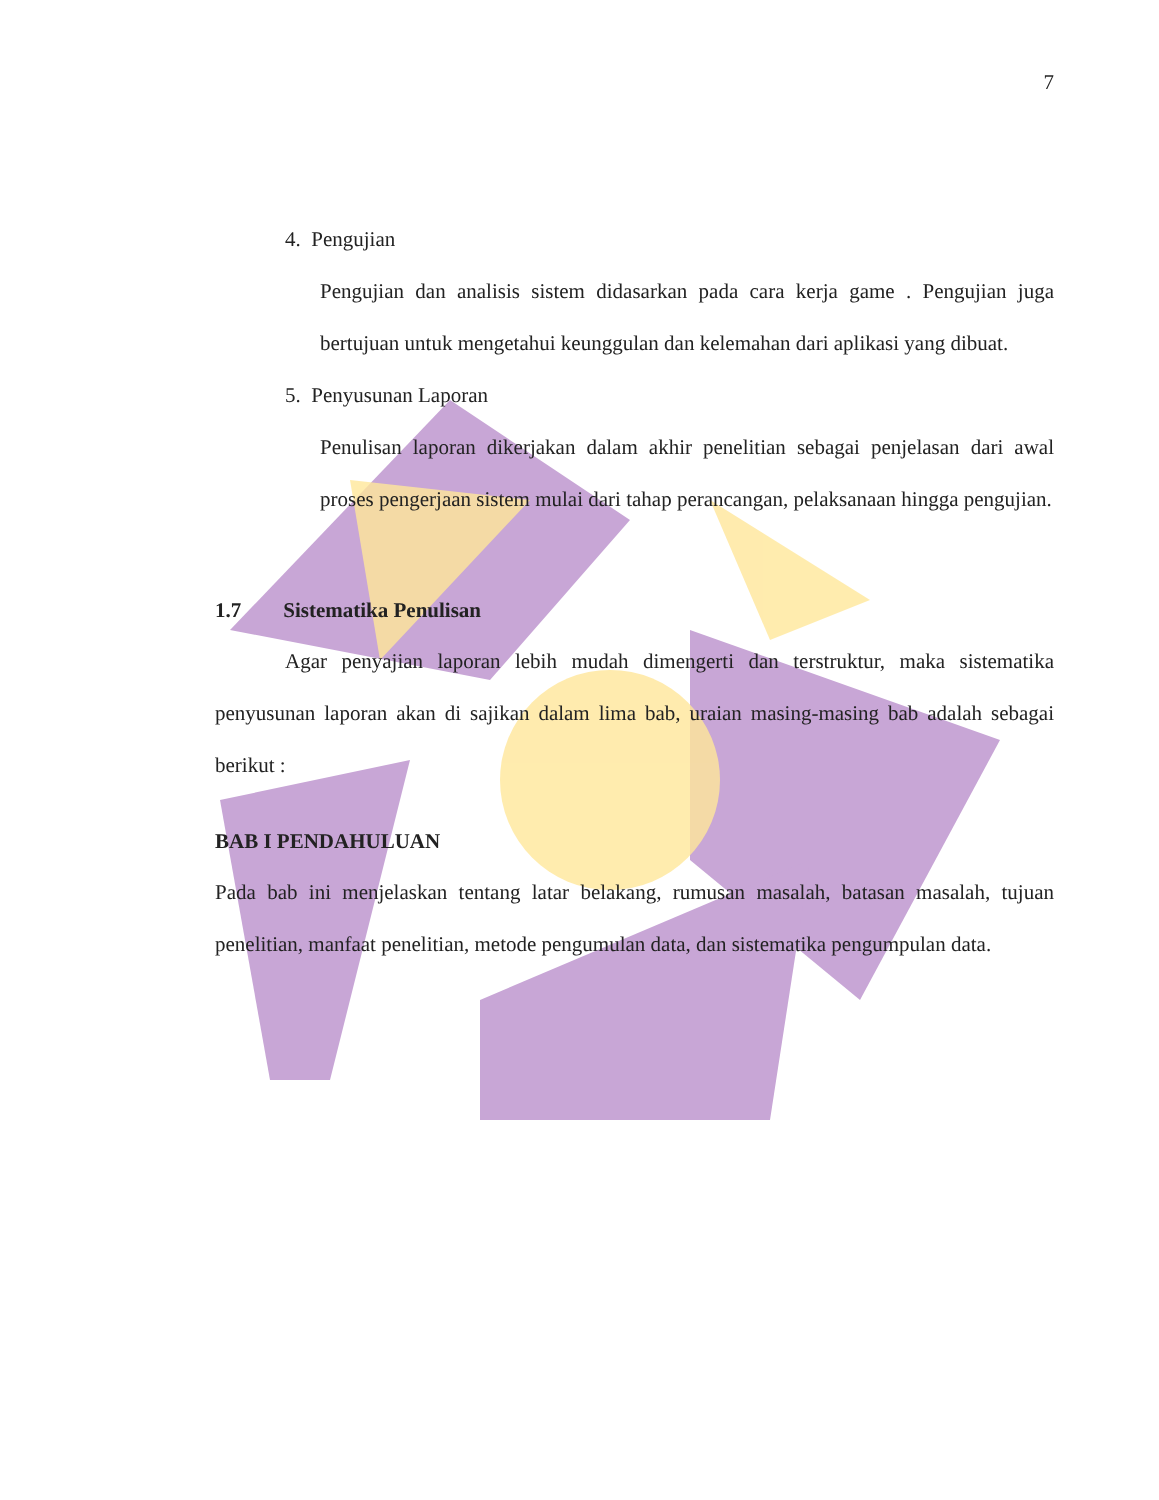7
4. Pengujian
Pengujian dan analisis sistem didasarkan pada cara kerja game . Pengujian juga bertujuan untuk mengetahui keunggulan dan kelemahan dari aplikasi yang dibuat.
5. Penyusunan Laporan
Penulisan laporan dikerjakan dalam akhir penelitian sebagai penjelasan dari awal proses pengerjaan sistem mulai dari tahap perancangan, pelaksanaan hingga pengujian.
1.7 Sistematika Penulisan
Agar penyajian laporan lebih mudah dimengerti dan terstruktur, maka sistematika penyusunan laporan akan di sajikan dalam lima bab, uraian masing-masing bab adalah sebagai berikut :
BAB I PENDAHULUAN
Pada bab ini menjelaskan tentang latar belakang, rumusan masalah, batasan masalah, tujuan penelitian, manfaat penelitian, metode pengumulan data, dan sistematika pengumpulan data.